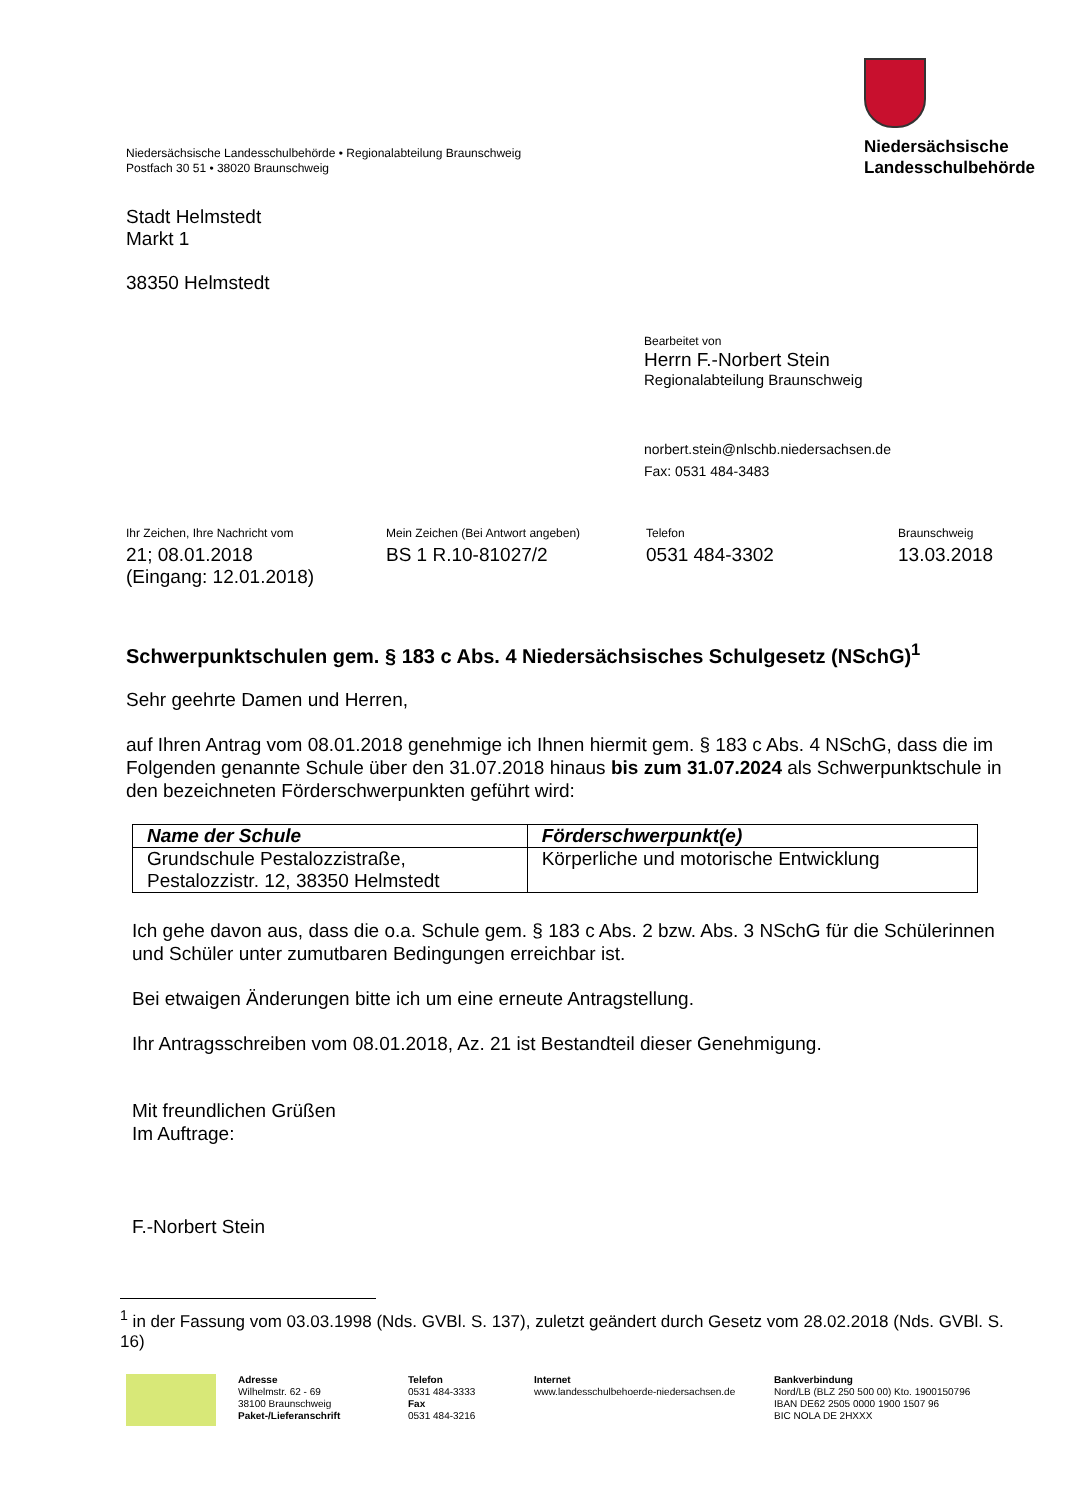Niedersächsische Landesschulbehörde • Regionalabteilung Braunschweig
Postfach 30 51 • 38020 Braunschweig
Niedersächsische
Landesschulbehörde
Stadt Helmstedt
Markt 1
38350 Helmstedt
Bearbeitet von
Herrn F.-Norbert Stein
Regionalabteilung Braunschweig
norbert.stein@nlschb.niedersachsen.de
Fax: 0531 484-3483
Ihr Zeichen, Ihre Nachricht vom
21; 08.01.2018
(Eingang: 12.01.2018)
Mein Zeichen (Bei Antwort angeben)
BS 1 R.10-81027/2
Telefon
0531 484-3302
Braunschweig
13.03.2018
Schwerpunktschulen gem. § 183 c Abs. 4 Niedersächsisches Schulgesetz (NSchG)<sup>1</sup>
Sehr geehrte Damen und Herren,
auf Ihren Antrag vom 08.01.2018 genehmige ich Ihnen hiermit gem. § 183 c Abs. 4 NSchG, dass die im Folgenden genannte Schule über den 31.07.2018 hinaus bis zum 31.07.2024 als Schwerpunktschule in den bezeichneten Förderschwerpunkten geführt wird:
| Name der Schule | Förderschwerpunkt(e) |
| --- | --- |
| Grundschule Pestalozzistraße, Pestalozzistr. 12, 38350 Helmstedt | Körperliche und motorische Entwicklung |
Ich gehe davon aus, dass die o.a. Schule gem. § 183 c Abs. 2 bzw. Abs. 3 NSchG für die Schülerinnen und Schüler unter zumutbaren Bedingungen erreichbar ist.
Bei etwaigen Änderungen bitte ich um eine erneute Antragstellung.
Ihr Antragsschreiben vom 08.01.2018, Az. 21 ist Bestandteil dieser Genehmigung.
Mit freundlichen Grüßen
Im Auftrage:
F.-Norbert Stein
<sup>1</sup> in der Fassung vom 03.03.1998 (Nds. GVBl. S. 137), zuletzt geändert durch Gesetz vom 28.02.2018 (Nds. GVBl. S. 16)
Adresse
Wilhelmstr. 62 - 69
38100 Braunschweig
Paket-/Lieferanschrift
Telefon
0531 484-3333
Fax
0531 484-3216
Internet
www.landesschulbehoerde-niedersachsen.de
Bankverbindung
Nord/LB (BLZ 250 500 00) Kto. 1900150796
IBAN DE62 2505 0000 1900 1507 96
BIC NOLA DE 2HXXX